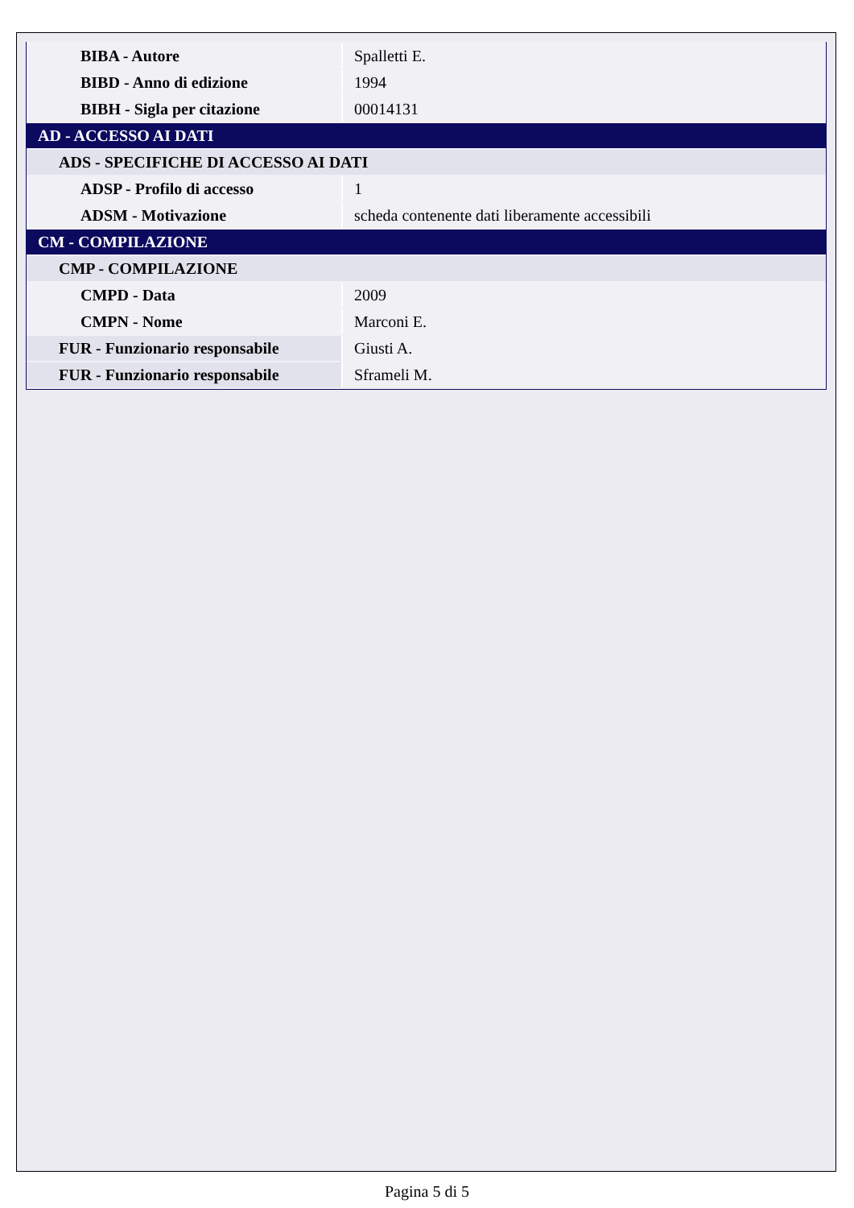| BIBA - Autore | Spalletti E. |
| BIBD - Anno di edizione | 1994 |
| BIBH - Sigla per citazione | 00014131 |
| AD - ACCESSO AI DATI | |
| ADS - SPECIFICHE DI ACCESSO AI DATI | |
| ADSP - Profilo di accesso | 1 |
| ADSM - Motivazione | scheda contenente dati liberamente accessibili |
| CM - COMPILAZIONE | |
| CMP - COMPILAZIONE | |
| CMPD - Data | 2009 |
| CMPN - Nome | Marconi E. |
| FUR - Funzionario responsabile | Giusti A. |
| FUR - Funzionario responsabile | Sframeli M. |
Pagina 5 di 5